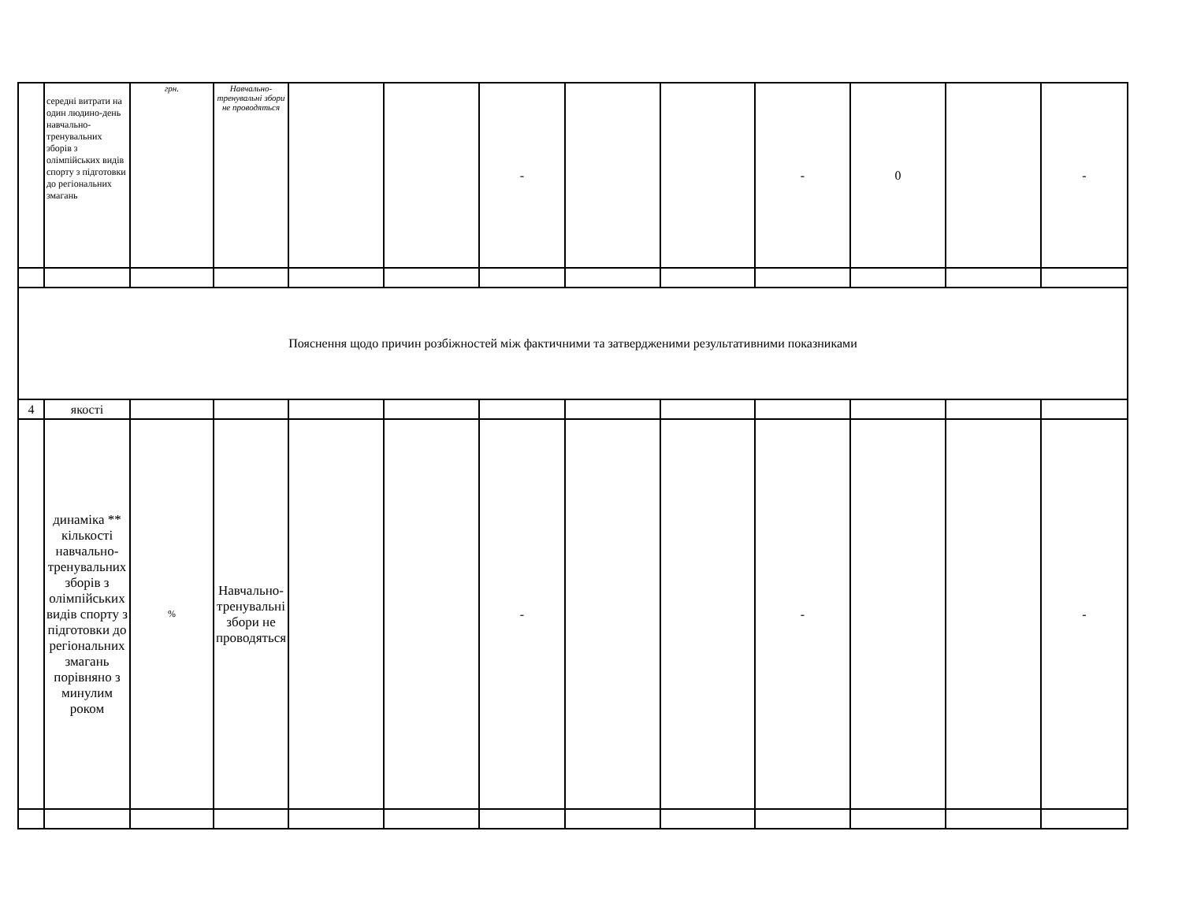| | середні витрати на один людино-день навчально-тренувальних зборів з олімпійських видів спорту з підготовки до регіональних змагань | грн. | Навчально-тренувальні збори не проводяться | | | - | | | - | 0 | | - |
| Пояснення щодо причин розбіжностей між фактичними та затвердженими результативними показниками | | | | | | | | | | | | |
| 4 | якості | | | | | | | | | | | |
| | динаміка ** кількості навчально-тренувальних зборів з олімпійських видів спорту з підготовки до регіональних змагань порівняно з минулим роком | % | Навчально-тренувальні збори не проводяться | | | - | | | - | | | - |